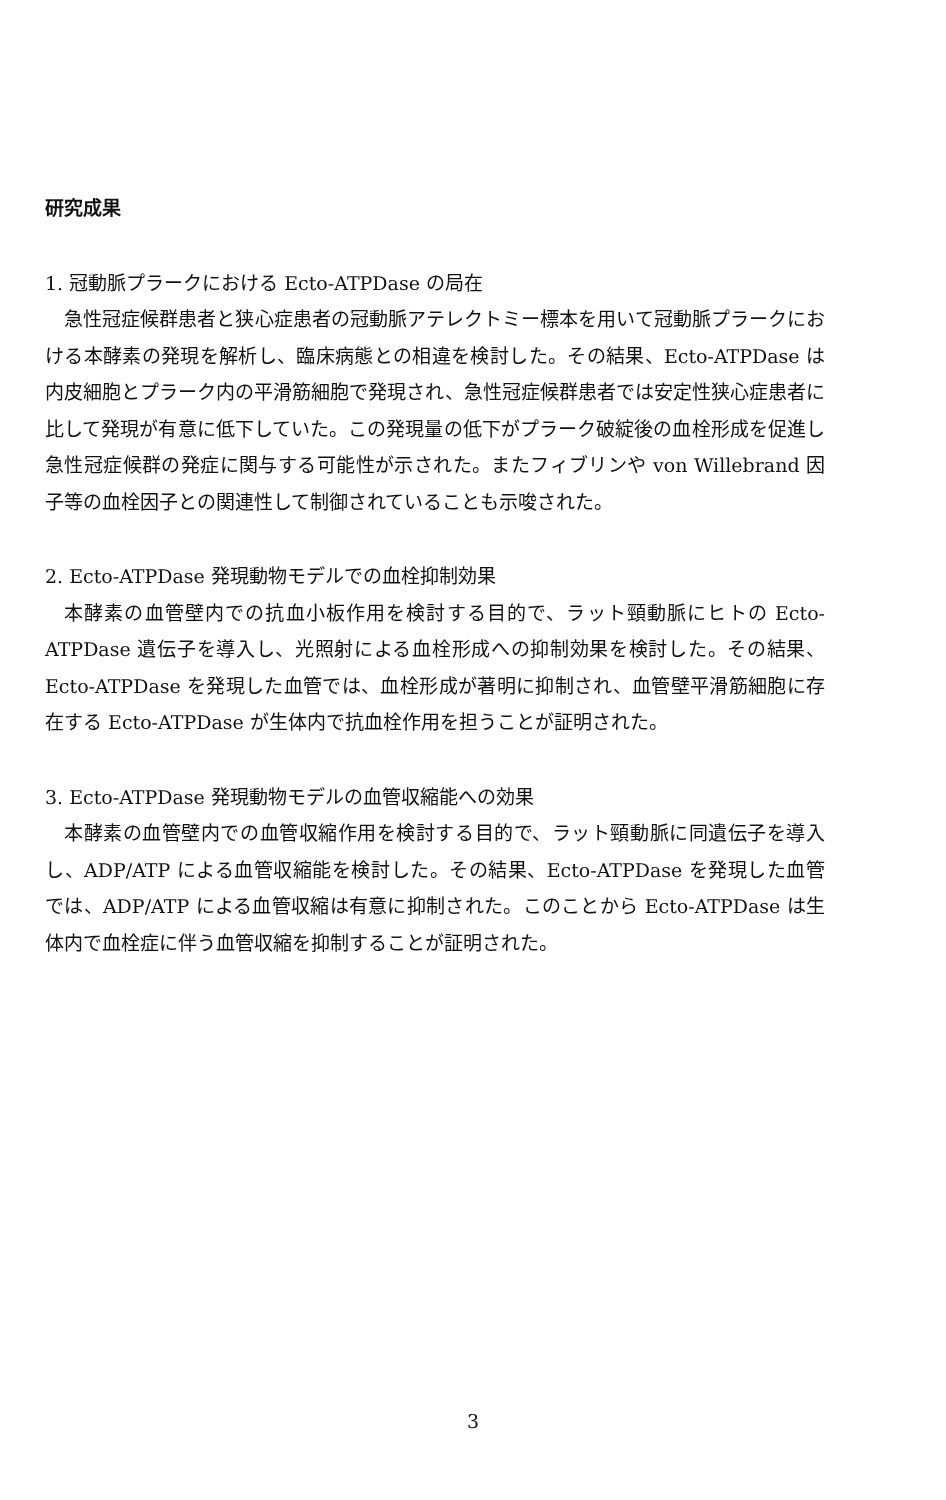研究成果
1. 冠動脈プラークにおける Ecto-ATPDase の局在
急性冠症候群患者と狭心症患者の冠動脈アテレクトミー標本を用いて冠動脈プラークにおける本酵素の発現を解析し、臨床病態との相違を検討した。その結果、Ecto-ATPDase は内皮細胞とプラーク内の平滑筋細胞で発現され、急性冠症候群患者では安定性狭心症患者に比して発現が有意に低下していた。この発現量の低下がプラーク破綻後の血栓形成を促進し急性冠症候群の発症に関与する可能性が示された。またフィブリンや von Willebrand 因子等の血栓因子との関連性して制御されていることも示唆された。
2. Ecto-ATPDase 発現動物モデルでの血栓抑制効果
本酵素の血管壁内での抗血小板作用を検討する目的で、ラット頸動脈にヒトの Ecto-ATPDase 遺伝子を導入し、光照射による血栓形成への抑制効果を検討した。その結果、Ecto-ATPDase を発現した血管では、血栓形成が著明に抑制され、血管壁平滑筋細胞に存在する Ecto-ATPDase が生体内で抗血栓作用を担うことが証明された。
3. Ecto-ATPDase 発現動物モデルの血管収縮能への効果
本酵素の血管壁内での血管収縮作用を検討する目的で、ラット頸動脈に同遺伝子を導入し、ADP/ATP による血管収縮能を検討した。その結果、Ecto-ATPDase を発現した血管では、ADP/ATP による血管収縮は有意に抑制された。このことから Ecto-ATPDase は生体内で血栓症に伴う血管収縮を抑制することが証明された。
3